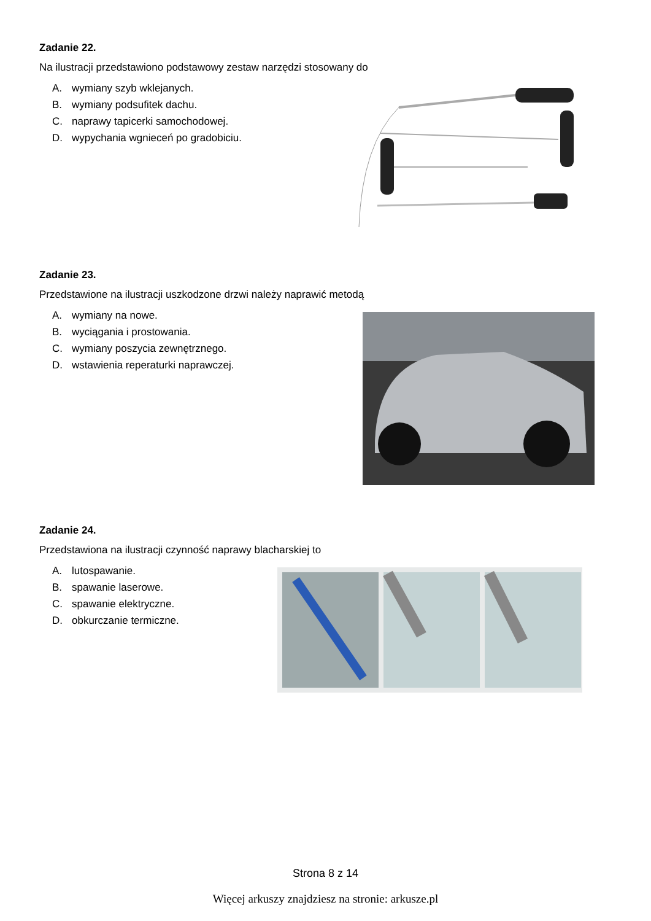Zadanie 22.
Na ilustracji przedstawiono podstawowy zestaw narzędzi stosowany do
A. wymiany szyb wklejanych.
B. wymiany podsufitek dachu.
C. naprawy tapicerki samochodowej.
D. wypychania wgnieceń po gradobiciu.
Zadanie 23.
Przedstawione na ilustracji uszkodzone drzwi należy naprawić metodą
A. wymiany na nowe.
B. wyciągania i prostowania.
C. wymiany poszycia zewnętrznego.
D. wstawienia reperaturki naprawczej.
Zadanie 24.
Przedstawiona na ilustracji czynność naprawy blacharskiej to
A. lutospawanie.
B. spawanie laserowe.
C. spawanie elektryczne.
D. obkurczanie termiczne.
Strona 8 z 14
Więcej arkuszy znajdziesz na stronie: arkusze.pl